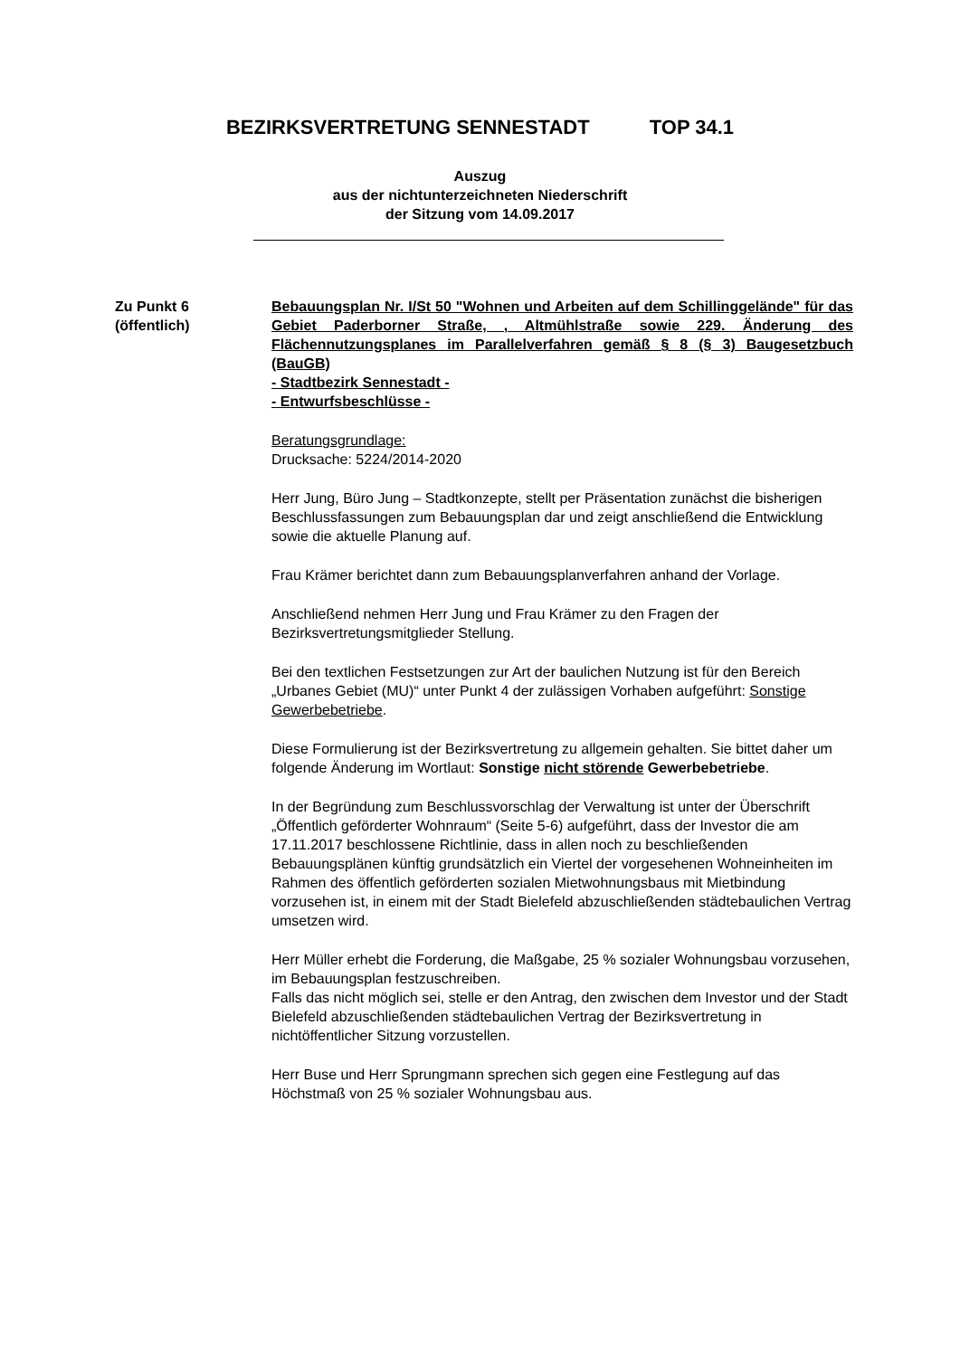BEZIRKSVERTRETUNG SENNESTADT TOP 34.1
Auszug
aus der nichtunterzeichneten Niederschrift
der Sitzung vom 14.09.2017
Zu Punkt 6
(öffentlich)
Bebauungsplan Nr. I/St 50 "Wohnen und Arbeiten auf dem Schil­linggelände" für das Gebiet Paderborner Straße, , Altmühlstraße sowie 229. Änderung des Flächennutzungsplanes im Parallelverfah­ren gemäß § 8 (§ 3) Baugesetzbuch (BauGB)
- Stadtbezirk Sennestadt -
- Entwurfsbeschlüsse -
Beratungsgrundlage:
Drucksache: 5224/2014-2020
Herr Jung, Büro Jung – Stadtkonzepte, stellt per Präsentation zunächst die bisherigen Beschlussfassungen zum Bebauungsplan dar und zeigt anschließend die Entwicklung sowie die aktuelle Planung auf.
Frau Krämer berichtet dann zum Bebauungsplanverfahren anhand der Vorlage.
Anschließend nehmen Herr Jung und Frau Krämer zu den Fragen der Bezirksvertretungsmitglieder Stellung.
Bei den textlichen Festsetzungen zur Art der baulichen Nutzung ist für den Bereich „Urbanes Gebiet (MU)“ unter Punkt 4 der zulässigen Vorha­ben aufgeführt: Sonstige Gewerbebetriebe.
Diese Formulierung ist der Bezirksvertretung zu allgemein gehalten. Sie bittet daher um folgende Änderung im Wortlaut: Sonstige nicht stören­de Gewerbebetriebe.
In der Begründung zum Beschlussvorschlag der Verwaltung ist unter der Überschrift „Öffentlich geförderter Wohnraum“ (Seite 5-6) aufgeführt, dass der Investor die am 17.11.2017 beschlossene Richtlinie, dass in allen noch zu beschließenden Bebauungsplänen künftig grundsätzlich ein Viertel der vorgesehenen Wohneinheiten im Rahmen des öffentlich ge­förderten sozialen Mietwohnungsbaus mit Mietbindung vorzusehen ist, in einem mit der Stadt Bielefeld abzuschließenden städtebaulichen Vertrag umsetzen wird.
Herr Müller erhebt die Forderung, die Maßgabe, 25 % sozialer Woh­nungsbau vorzusehen, im Bebauungsplan festzuschreiben.
Falls das nicht möglich sei, stelle er den Antrag, den zwischen dem In­vestor und der Stadt Bielefeld abzuschließenden städtebaulichen Vertrag der Bezirksvertretung in nichtöffentlicher Sitzung vorzustellen.
Herr Buse und Herr Sprungmann sprechen sich gegen eine Festlegung auf das Höchstmaß von 25 % sozialer Wohnungsbau aus.